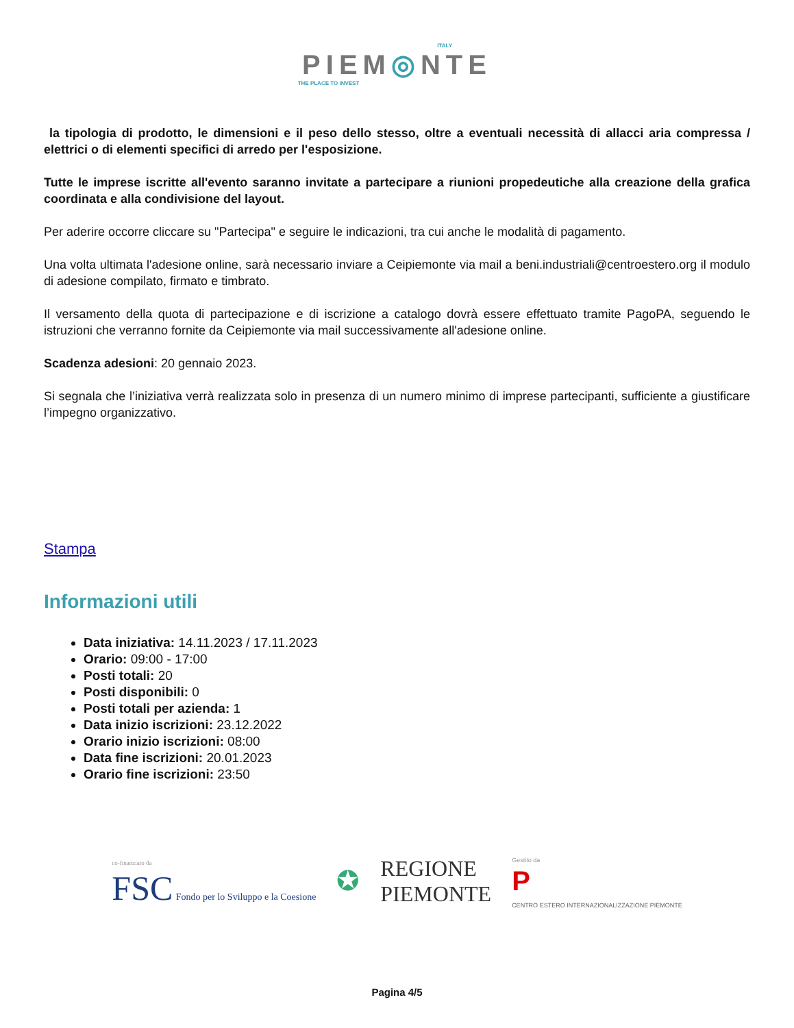ITALY
PIEM◎NTE
THE PLACE TO INVEST
la tipologia di prodotto, le dimensioni e il peso dello stesso, oltre a eventuali necessità di allacci aria compressa / elettrici o di elementi specifici di arredo per l'esposizione.
Tutte le imprese iscritte all'evento saranno invitate a partecipare a riunioni propedeutiche alla creazione della grafica coordinata e alla condivisione del layout.
Per aderire occorre cliccare su "Partecipa" e seguire le indicazioni, tra cui anche le modalità di pagamento.
Una volta ultimata l'adesione online, sarà necessario inviare a Ceipiemonte via mail a beni.industriali@centroestero.org il modulo di adesione compilato, firmato e timbrato.
Il versamento della quota di partecipazione e di iscrizione a catalogo dovrà essere effettuato tramite PagoPA, seguendo le istruzioni che verranno fornite da Ceipiemonte via mail successivamente all'adesione online.
Scadenza adesioni: 20 gennaio 2023.
Si segnala che l’iniziativa verrà realizzata solo in presenza di un numero minimo di imprese partecipanti, sufficiente a giustificare l’impegno organizzativo.
Stampa
Informazioni utili
Data iniziativa: 14.11.2023 / 17.11.2023
Orario: 09:00 - 17:00
Posti totali: 20
Posti disponibili: 0
Posti totali per azienda: 1
Data inizio iscrizioni: 23.12.2022
Orario inizio iscrizioni: 08:00
Data fine iscrizioni: 20.01.2023
Orario fine iscrizioni: 23:50
co-finanziato da
FSC Fondo per lo Sviluppo e la Coesione
✪
REGIONE
PIEMONTE
Gestito da
P
CENTRO ESTERO INTERNAZIONALIZZAZIONE PIEMONTE
Pagina 4/5